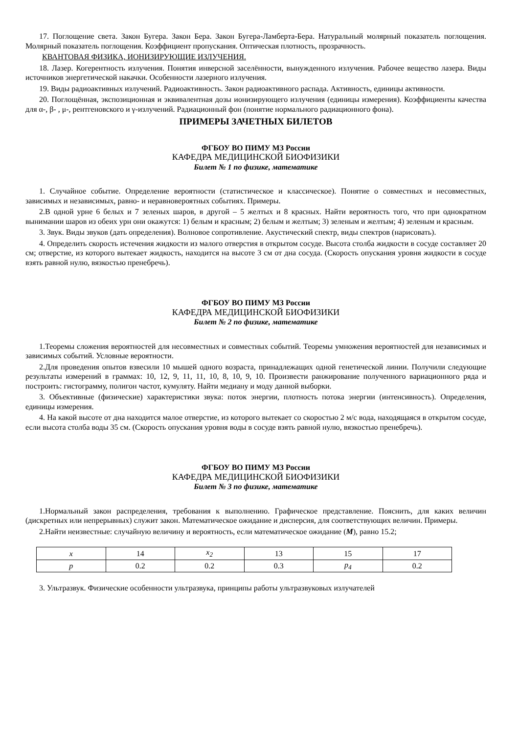17. Поглощение света. Закон Бугера. Закон Бера. Закон Бугера-Ламберта-Бера. Натуральный молярный показатель поглощения. Молярный показатель поглощения. Коэффициент пропускания. Оптическая плотность, прозрачность.
КВАНТОВАЯ ФИЗИКА, ИОНИЗИРУЮЩИЕ ИЗЛУЧЕНИЯ.
18. Лазер. Когерентность излучения. Понятия инверсной заселённости, вынужденного излучения. Рабочее вещество лазера. Виды источников энергетической накачки. Особенности лазерного излучения.
19. Виды радиоактивных излучений. Радиоактивность. Закон радиоактивного распада. Активность, единицы активности.
20. Поглощённая, экспозиционная и эквивалентная дозы ионизирующего излучения (единицы измерения). Коэффициенты качества для α-, β- , μ-, рентгеновского и γ-излучений. Радиационный фон (понятие нормального радиационного фона).
ПРИМЕРЫ ЗАЧЕТНЫХ БИЛЕТОВ
ФГБОУ ВО ПИМУ МЗ России
КАФЕДРА МЕДИЦИНСКОЙ БИОФИЗИКИ
Билет № 1 по физике, математике
1. Случайное событие. Определение вероятности (статистическое и классическое). Понятие о совместных и несовместных, зависимых и независимых, равно- и неравновероятных событиях. Примеры.
2.В одной урне 6 белых и 7 зеленых шаров, в другой – 5 желтых и 8 красных. Найти вероятность того, что при однократном вынимании шаров из обеих урн они окажутся: 1) белым и красным; 2) белым и желтым; 3) зеленым и желтым; 4) зеленым и красным.
3. Звук. Виды звуков (дать определения). Волновое сопротивление. Акустический спектр, виды спектров (нарисовать).
4. Определить скорость истечения жидкости из малого отверстия в открытом сосуде. Высота столба жидкости в сосуде составляет 20 см; отверстие, из которого вытекает жидкость, находится на высоте 3 см от дна сосуда. (Скорость опускания уровня жидкости в сосуде взять равной нулю, вязкостью пренебречь).
ФГБОУ ВО ПИМУ МЗ России
КАФЕДРА МЕДИЦИНСКОЙ БИОФИЗИКИ
Билет № 2 по физике, математике
1.Теоремы сложения вероятностей для несовместных и совместных событий. Теоремы умножения вероятностей для независимых и зависимых событий. Условные вероятности.
2.Для проведения опытов взвесили 10 мышей одного возраста, принадлежащих одной генетической линии. Получили следующие результаты измерений в граммах: 10, 12, 9, 11, 11, 10, 8, 10, 9, 10. Произвести ранжирование полученного вариационного ряда и построить: гистограмму, полигон частот, кумуляту. Найти медиану и моду данной выборки.
3. Объективные (физические) характеристики звука: поток энергии, плотность потока энергии (интенсивность). Определения, единицы измерения.
4. На какой высоте от дна находится малое отверстие, из которого вытекает со скоростью 2 м/с вода, находящаяся в открытом сосуде, если высота столба воды 35 см. (Скорость опускания уровня воды в сосуде взять равной нулю, вязкостью пренебречь).
ФГБОУ ВО ПИМУ МЗ России
КАФЕДРА МЕДИЦИНСКОЙ БИОФИЗИКИ
Билет № 3 по физике, математике
1.Нормальный закон распределения, требования к выполнению. Графическое представление. Пояснить, для каких величин (дискретных или непрерывных) служит закон. Математическое ожидание и дисперсия, для соответствующих величин. Примеры.
2.Найти неизвестные: случайную величину и вероятность, если математическое ожидание (M), равно 15.2;
| x | 14 | x<sub>2</sub> | 13 | 15 | 17 |
| p | 0.2 | 0.2 | 0.3 | p<sub>4</sub> | 0.2 |
3. Ультразвук. Физические особенности ультразвука, принципы работы ультразвуковых излучателей